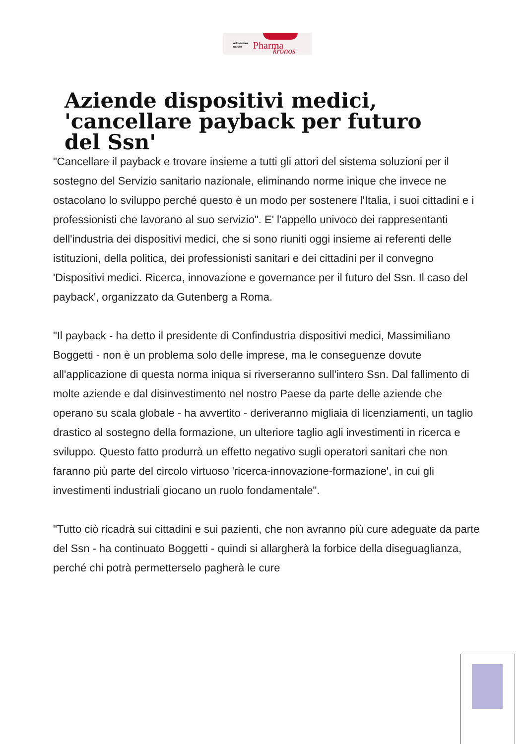adnkronos
salute
Pharma kronos
Aziende dispositivi medici, 'cancellare payback per futuro del Ssn'
"Cancellare il payback e trovare insieme a tutti gli attori del sistema soluzioni per il sostegno del Servizio sanitario nazionale, eliminando norme inique che invece ne ostacolano lo sviluppo perché questo è un modo per sostenere l'Italia, i suoi cittadini e i professionisti che lavorano al suo servizio". E' l'appello univoco dei rappresentanti dell'industria dei dispositivi medici, che si sono riuniti oggi insieme ai referenti delle istituzioni, della politica, dei professionisti sanitari e dei cittadini per il convegno 'Dispositivi medici. Ricerca, innovazione e governance per il futuro del Ssn. Il caso del payback', organizzato da Gutenberg a Roma.
"Il payback - ha detto il presidente di Confindustria dispositivi medici, Massimiliano Boggetti - non è un problema solo delle imprese, ma le conseguenze dovute all'applicazione di questa norma iniqua si riverseranno sull'intero Ssn. Dal fallimento di molte aziende e dal disinvestimento nel nostro Paese da parte delle aziende che operano su scala globale - ha avvertito - deriveranno migliaia di licenziamenti, un taglio drastico al sostegno della formazione, un ulteriore taglio agli investimenti in ricerca e sviluppo. Questo fatto produrrà un effetto negativo sugli operatori sanitari che non faranno più parte del circolo virtuoso 'ricerca-innovazione-formazione', in cui gli investimenti industriali giocano un ruolo fondamentale".
"Tutto ciò ricadrà sui cittadini e sui pazienti, che non avranno più cure adeguate da parte del Ssn - ha continuato Boggetti - quindi si allargherà la forbice della diseguaglianza, perché chi potrà permetterselo pagherà le cure